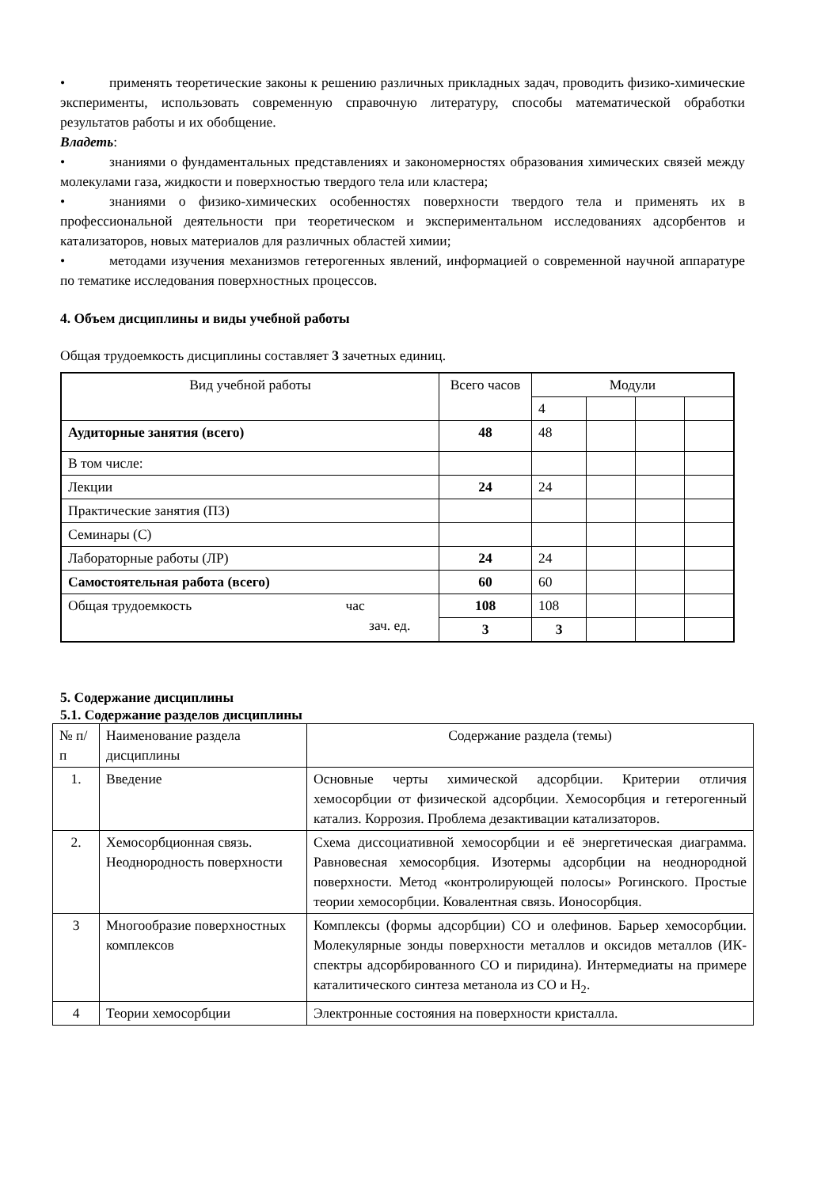• применять теоретические законы к решению различных прикладных задач, проводить физико-химические эксперименты, использовать современную справочную литературу, способы математической обработки результатов работы и их обобщение.
Владеть:
• знаниями о фундаментальных представлениях и закономерностях образования химических связей между молекулами газа, жидкости и поверхностью твердого тела или кластера;
• знаниями о физико-химических особенностях поверхности твердого тела и применять их в профессиональной деятельности при теоретическом и экспериментальном исследованиях адсорбентов и катализаторов, новых материалов для различных областей химии;
• методами изучения механизмов гетерогенных явлений, информацией о современной научной аппаратуре по тематике исследования поверхностных процессов.
4. Объем дисциплины и виды учебной работы
Общая трудоемкость дисциплины составляет 3 зачетных единиц.
| Вид учебной работы | Всего часов | Модули | | | |
| --- | --- | --- | --- | --- | --- |
| | | 4 | | | |
| Аудиторные занятия (всего) | 48 | 48 | | | |
| В том числе: | | | | | |
| Лекции | 24 | 24 | | | |
| Практические занятия (ПЗ) | | | | | |
| Семинары (С) | | | | | |
| Лабораторные работы (ЛР) | 24 | 24 | | | |
| Самостоятельная работа (всего) | 60 | 60 | | | |
| Общая трудоемкость час зач. ед. | 108 | 108 | | | |
| | 3 | 3 | | | |
5. Содержание дисциплины
5.1. Содержание разделов дисциплины
| № п/п | Наименование раздела дисциплины | Содержание раздела (темы) |
| 1. | Введение | Основные черты химической адсорбции. Критерии отличия хемосорбции от физической адсорбции. Хемосорбция и гетерогенный катализ. Коррозия. Проблема дезактивации катализаторов. |
| 2. | Хемосорбционная связь. Неоднородность поверхности | Схема диссоциативной хемосорбции и её энергетическая диаграмма. Равновесная хемосорбция. Изотермы адсорбции на неоднородной поверхности. Метод «контролирующей полосы» Рогинского. Простые теории хемосорбции. Ковалентная связь. Ионосорбция. |
| 3 | Многообразие поверхностных комплексов | Комплексы (формы адсорбции) CO и олефинов. Барьер хемосорбции. Молекулярные зонды поверхности металлов и оксидов металлов (ИК-спектры адсорбированного CO и пиридина). Интермедиаты на примере каталитического синтеза метанола из CO и H<sub>2</sub>. |
| 4 | Теории хемосорбции | Электронные состояния на поверхности кристалла. |